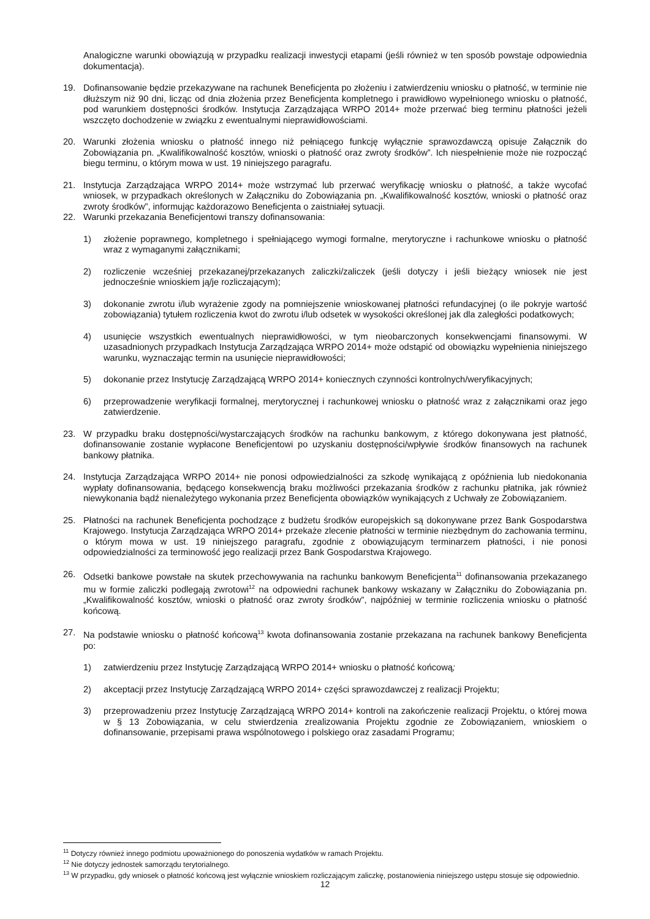Analogiczne warunki obowiązują w przypadku realizacji inwestycji etapami (jeśli również w ten sposób powstaje odpowiednia dokumentacja).
19. Dofinansowanie będzie przekazywane na rachunek Beneficjenta po złożeniu i zatwierdzeniu wniosku o płatność, w terminie nie dłuższym niż 90 dni, licząc od dnia złożenia przez Beneficjenta kompletnego i prawidłowo wypełnionego wniosku o płatność, pod warunkiem dostępności środków. Instytucja Zarządzająca WRPO 2014+ może przerwać bieg terminu płatności jeżeli wszczęto dochodzenie w związku z ewentualnymi nieprawidłowościami.
20. Warunki złożenia wniosku o płatność innego niż pełniącego funkcję wyłącznie sprawozdawczą opisuje Załącznik do Zobowiązania pn. „Kwalifikowalność kosztów, wnioski o płatność oraz zwroty środków”. Ich niespełnienie może nie rozpocząć biegu terminu, o którym mowa w ust. 19 niniejszego paragrafu.
21. Instytucja Zarządzająca WRPO 2014+ może wstrzymać lub przerwać weryfikację wniosku o płatność, a także wycofać wniosek, w przypadkach określonych w Załączniku do Zobowiązania pn. „Kwalifikowalność kosztów, wnioski o płatność oraz zwroty środków”, informując każdorazowo Beneficjenta o zaistniałej sytuacji.
22. Warunki przekazania Beneficjentowi transzy dofinansowania:
1) złożenie poprawnego, kompletnego i spełniającego wymogi formalne, merytoryczne i rachunkowe wniosku o płatność wraz z wymaganymi załącznikami;
2) rozliczenie wcześniej przekazanej/przekazanych zaliczki/zaliczek (jeśli dotyczy i jeśli bieżący wniosek nie jest jednocześnie wnioskiem ją/je rozliczającym);
3) dokonanie zwrotu i/lub wyrażenie zgody na pomniejszenie wnioskowanej płatności refundacyjnej (o ile pokryje wartość zobowiązania) tytułem rozliczenia kwot do zwrotu i/lub odsetek w wysokości określonej jak dla zaległości podatkowych;
4) usunięcie wszystkich ewentualnych nieprawidłowości, w tym nieobarczonych konsekwencjami finansowymi. W uzasadnionych przypadkach Instytucja Zarządzająca WRPO 2014+ może odstąpić od obowiązku wypełnienia niniejszego warunku, wyznaczając termin na usunięcie nieprawidłowości;
5) dokonanie przez Instytucję Zarządzającą WRPO 2014+ koniecznych czynności kontrolnych/weryfikacyjnych;
6) przeprowadzenie weryfikacji formalnej, merytorycznej i rachunkowej wniosku o płatność wraz z załącznikami oraz jego zatwierdzenie.
23. W przypadku braku dostępności/wystarczających środków na rachunku bankowym, z którego dokonywana jest płatność, dofinansowanie zostanie wypłacone Beneficjentowi po uzyskaniu dostępności/wpływie środków finansowych na rachunek bankowy płatnika.
24. Instytucja Zarządzająca WRPO 2014+ nie ponosi odpowiedzialności za szkodę wynikającą z opóźnienia lub niedokonania wypłaty dofinansowania, będącego konsekwencją braku możliwości przekazania środków z rachunku płatnika, jak również niewykonania bądź nienależytego wykonania przez Beneficjenta obowiązków wynikających z Uchwały ze Zobowiązaniem.
25. Płatności na rachunek Beneficjenta pochodzące z budżetu środków europejskich są dokonywane przez Bank Gospodarstwa Krajowego. Instytucja Zarządzająca WRPO 2014+ przekaże zlecenie płatności w terminie niezbędnym do zachowania terminu, o którym mowa w ust. 19 niniejszego paragrafu, zgodnie z obowiązującym terminarzem płatności, i nie ponosi odpowiedzialności za terminowość jego realizacji przez Bank Gospodarstwa Krajowego.
26. Odsetki bankowe powstałe na skutek przechowywania na rachunku bankowym Beneficjenta<sup>11</sup> dofinansowania przekazanego mu w formie zaliczki podlegają zwrotowi<sup>12</sup> na odpowiedni rachunek bankowy wskazany w Załączniku do Zobowiązania pn. „Kwalifikowalność kosztów, wnioski o płatność oraz zwroty środków”, najpóźniej w terminie rozliczenia wniosku o płatność końcową.
27. Na podstawie wniosku o płatność końcową<sup>13</sup> kwota dofinansowania zostanie przekazana na rachunek bankowy Beneficjenta po:
1) zatwierdzeniu przez Instytucję Zarządzającą WRPO 2014+ wniosku o płatność końcową;
2) akceptacji przez Instytucję Zarządzającą WRPO 2014+ części sprawozdawczej z realizacji Projektu;
3) przeprowadzeniu przez Instytucję Zarządzającą WRPO 2014+ kontroli na zakończenie realizacji Projektu, o której mowa w § 13 Zobowiązania, w celu stwierdzenia zrealizowania Projektu zgodnie ze Zobowiązaniem, wnioskiem o dofinansowanie, przepisami prawa wspólnotowego i polskiego oraz zasadami Programu;
<sup>11</sup> Dotyczy również innego podmiotu upoważnionego do ponoszenia wydatków w ramach Projektu.
<sup>12</sup> Nie dotyczy jednostek samorządu terytorialnego.
<sup>13</sup> W przypadku, gdy wniosek o płatność końcową jest wyłącznie wnioskiem rozliczającym zaliczkę, postanowienia niniejszego ustępu stosuje się odpowiednio.
12